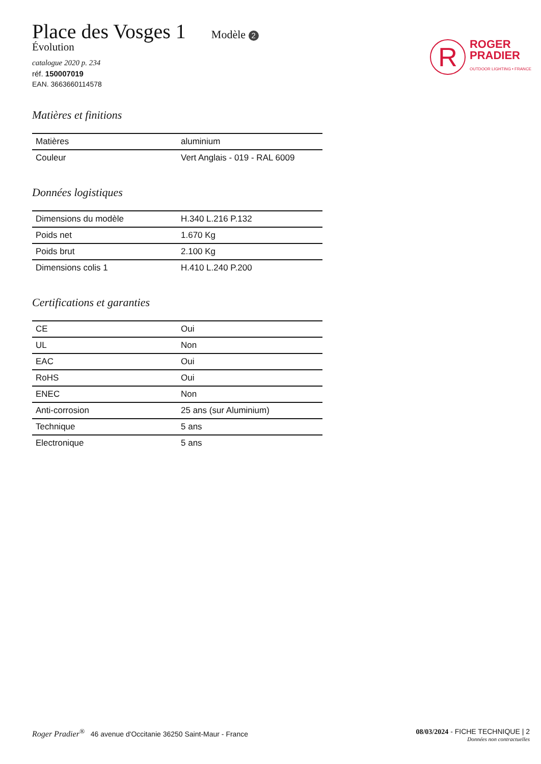Place des Vosges 1
Modèle 2
Évolution
catalogue 2020 p. 234
réf. 150007019
EAN. 3663660114578
R
ROGER
PRADIER
OUTDOOR LIGHTING • FRANCE
Matières et finitions
| Matières | aluminium |
| Couleur | Vert Anglais - 019 - RAL 6009 |
Données logistiques
| Dimensions du modèle | H.340 L.216 P.132 |
| Poids net | 1.670 Kg |
| Poids brut | 2.100 Kg |
| Dimensions colis 1 | H.410 L.240 P.200 |
Certifications et garanties
| CE | Oui |
| UL | Non |
| EAC | Oui |
| RoHS | Oui |
| ENEC | Non |
| Anti-corrosion | 25 ans (sur Aluminium) |
| Technique | 5 ans |
| Electronique | 5 ans |
Roger Pradier<sup>®</sup> 46 avenue d'Occitanie 36250 Saint-Maur - France
08/03/2024 - FICHE TECHNIQUE | 2
Données non contractuelles